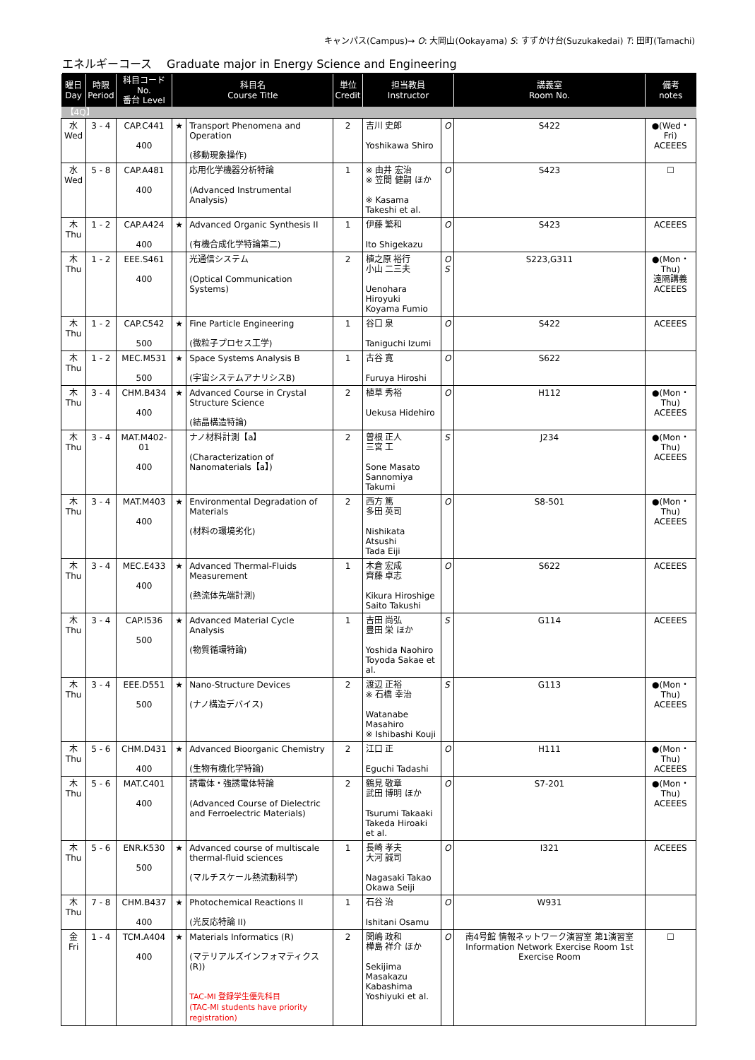キャンパス(Campus)→ O: 大岡山(Ookayama) S: すずかけ台(Suzukakedai) T: 田町(Tamachi)
エネルギーコース　 Graduate major in Energy Science and Engineering
| 曜日 Day | 時限 Period | 科目コード No. 番台 Level | 科目名 Course Title | | 単位 Credit | 担当教員 Instructor | | 講義室 Room No. | 備考 notes |
| --- | --- | --- | --- | --- | --- | --- | --- | --- | --- |
| 【4Q】 | | | | | | | | | |
| 水 Wed | 3 - 4 | CAP.C441 400 | ★ | Transport Phenomena and Operation (移動現象操作) | 2 | 吉川 史郎 Yoshikawa Shiro | O | S422 | ●(Wed・Fri) ACEEES |
| 水 Wed | 5 - 8 | CAP.A481 400 | | 応用化学機器分析特論 (Advanced Instrumental Analysis) | 1 | ※ 由井 宏治 ※ 笠間 健嗣 ほか ※ Kasama Takeshi et al. | O | S423 | ☐ |
| 木 Thu | 1 - 2 | CAP.A424 400 | ★ | Advanced Organic Synthesis II (有機合成化学特論第二) | 1 | 伊藤 繁和 Ito Shigekazu | O | S423 | ACEEES |
| 木 Thu | 1 - 2 | EEE.S461 400 | | 光通信システム (Optical Communication Systems) | 2 | 植之原 裕行 小山 二三夫 Uenohara Hiroyuki Koyama Fumio | O S | S223,G311 | ●(Mon・Thu) 遠隔講義 ACEEES |
| 木 Thu | 1 - 2 | CAP.C542 500 | ★ | Fine Particle Engineering (微粒子プロセス工学) | 1 | 谷口 泉 Taniguchi Izumi | O | S422 | ACEEES |
| 木 Thu | 1 - 2 | MEC.M531 500 | ★ | Space Systems Analysis B (宇宙システムアナリシスB) | 1 | 古谷 寛 Furuya Hiroshi | O | S622 | |
| 木 Thu | 3 - 4 | CHM.B434 400 | ★ | Advanced Course in Crystal Structure Science (結晶構造特論) | 2 | 植草 秀裕 Uekusa Hidehiro | O | H112 | ●(Mon・Thu) ACEEES |
| 木 Thu | 3 - 4 | MAT.M402-01 400 | | ナノ材料計測【a】 (Characterization of Nanomaterials【a】) | 2 | 曽根 正人 三宮 工 Sone Masato Sannomiya Takumi | S | J234 | ●(Mon・Thu) ACEEES |
| 木 Thu | 3 - 4 | MAT.M403 400 | ★ | Environmental Degradation of Materials (材料の環境劣化) | 2 | 西方 篤 多田 英司 Nishikata Atsushi Tada Eiji | O | S8-501 | ●(Mon・Thu) ACEEES |
| 木 Thu | 3 - 4 | MEC.E433 400 | ★ | Advanced Thermal-Fluids Measurement (熱流体先端計測) | 1 | 木倉 宏成 齊藤 卓志 Kikura Hiroshige Saito Takushi | O | S622 | ACEEES |
| 木 Thu | 3 - 4 | CAP.I536 500 | ★ | Advanced Material Cycle Analysis (物質循環特論) | 1 | 吉田 尚弘 豊田 栄 ほか Yoshida Naohiro Toyoda Sakae et al. | S | G114 | ACEEES |
| 木 Thu | 3 - 4 | EEE.D551 500 | ★ | Nano-Structure Devices (ナノ構造デバイス) | 2 | 渡辺 正裕 ※ 石橋 幸治 Watanabe Masahiro ※ Ishibashi Kouji | S | G113 | ●(Mon・Thu) ACEEES |
| 木 Thu | 5 - 6 | CHM.D431 400 | ★ | Advanced Bioorganic Chemistry (生物有機化学特論) | 2 | 江口 正 Eguchi Tadashi | O | H111 | ●(Mon・Thu) ACEEES |
| 木 Thu | 5 - 6 | MAT.C401 400 | | 誘電体・強誘電体特論 (Advanced Course of Dielectric and Ferroelectric Materials) | 2 | 鶴見 敬章 武田 博明 ほか Tsurumi Takaaki Takeda Hiroaki et al. | O | S7-201 | ●(Mon・Thu) ACEEES |
| 木 Thu | 5 - 6 | ENR.K530 500 | ★ | Advanced course of multiscale thermal-fluid sciences (マルチスケール熱流動科学) | 1 | 長崎 孝夫 大河 誠司 Nagasaki Takao Okawa Seiji | O | I321 | ACEEES |
| 木 Thu | 7 - 8 | CHM.B437 400 | ★ | Photochemical Reactions II (光反応特論 II) | 1 | 石谷 治 Ishitani Osamu | O | W931 | |
| 金 Fri | 1 - 4 | TCM.A404 400 | ★ | Materials Informatics (R) (マテリアルズインフォマティクス (R)) TAC-MI 登録学生優先科目 (TAC-MI students have priority registration) | 2 | 関嶋 政和 樺島 祥介 ほか Sekijima Masakazu Kabashima Yoshiyuki et al. | O | 南4号館 情報ネットワーク演習室 第1演習室 Information Network Exercise Room 1st Exercise Room | ☐ |